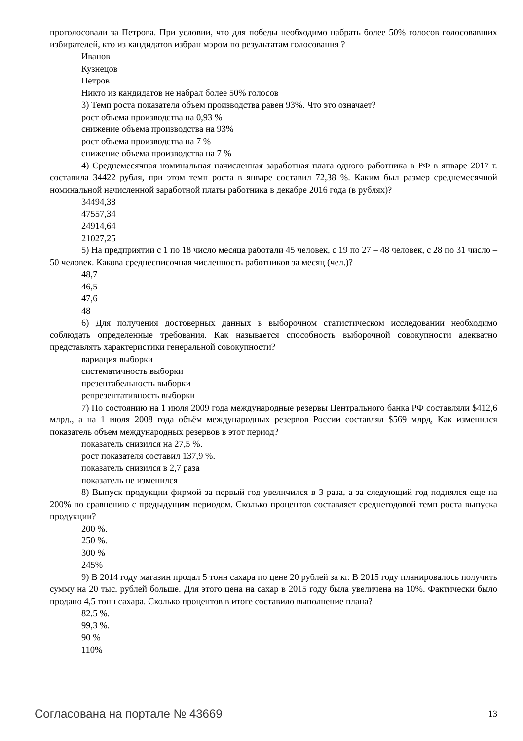проголосовали за Петрова. При условии, что для победы необходимо набрать более 50% голосов голосовавших избирателей, кто из кандидатов избран мэром по результатам голосования ?
Иванов
Кузнецов
Петров
Никто из кандидатов не набрал более 50% голосов
3) Темп роста показателя объем производства равен 93%. Что это означает?
рост объема производства на 0,93 %
снижение объема производства на 93%
рост объема производства на 7 %
снижение объема производства на 7 %
4) Среднемесячная номинальная начисленная заработная плата одного работника в РФ в январе 2017 г. составила 34422 рубля, при этом темп роста в январе составил 72,38 %. Каким был размер среднемесячной номинальной начисленной заработной платы работника в декабре 2016 года (в рублях)?
34494,38
47557,34
24914,64
21027,25
5) На предприятии с 1 по 18 число месяца работали 45 человек, с 19 по 27 – 48 человек, с 28 по 31 число – 50 человек. Какова среднесписочная численность работников за месяц (чел.)?
48,7
46,5
47,6
48
6) Для получения достоверных данных в выборочном статистическом исследовании необходимо соблюдать определенные требования. Как называется способность выборочной совокупности адекватно представлять характеристики генеральной совокупности?
вариация выборки
систематичность выборки
презентабельность выборки
репрезентативность выборки
7) По состоянию на 1 июля 2009 года международные резервы Центрального банка РФ составляли $412,6 млрд., а на 1 июля 2008 года объём международных резервов России составлял $569 млрд, Как изменился показатель объем международных резервов в этот период?
показатель снизился на 27,5 %.
рост показателя составил 137,9 %.
показатель снизился в 2,7 раза
показатель не изменился
8) Выпуск продукции фирмой за первый год увеличился в 3 раза, а за следующий год поднялся еще на 200% по сравнению с предыдущим периодом. Сколько процентов составляет среднегодовой темп роста выпуска продукции?
200 %.
250 %.
300 %
245%
9) В 2014 году магазин продал 5 тонн сахара по цене 20 рублей за кг. В 2015 году планировалось получить сумму на 20 тыс. рублей больше. Для этого цена на сахар в 2015 году была увеличена на 10%. Фактически было продано 4,5 тонн сахара. Сколько процентов в итоге составило выполнение плана?
82,5 %.
99,3 %.
90 %
110%
Согласована на портале № 43669 13